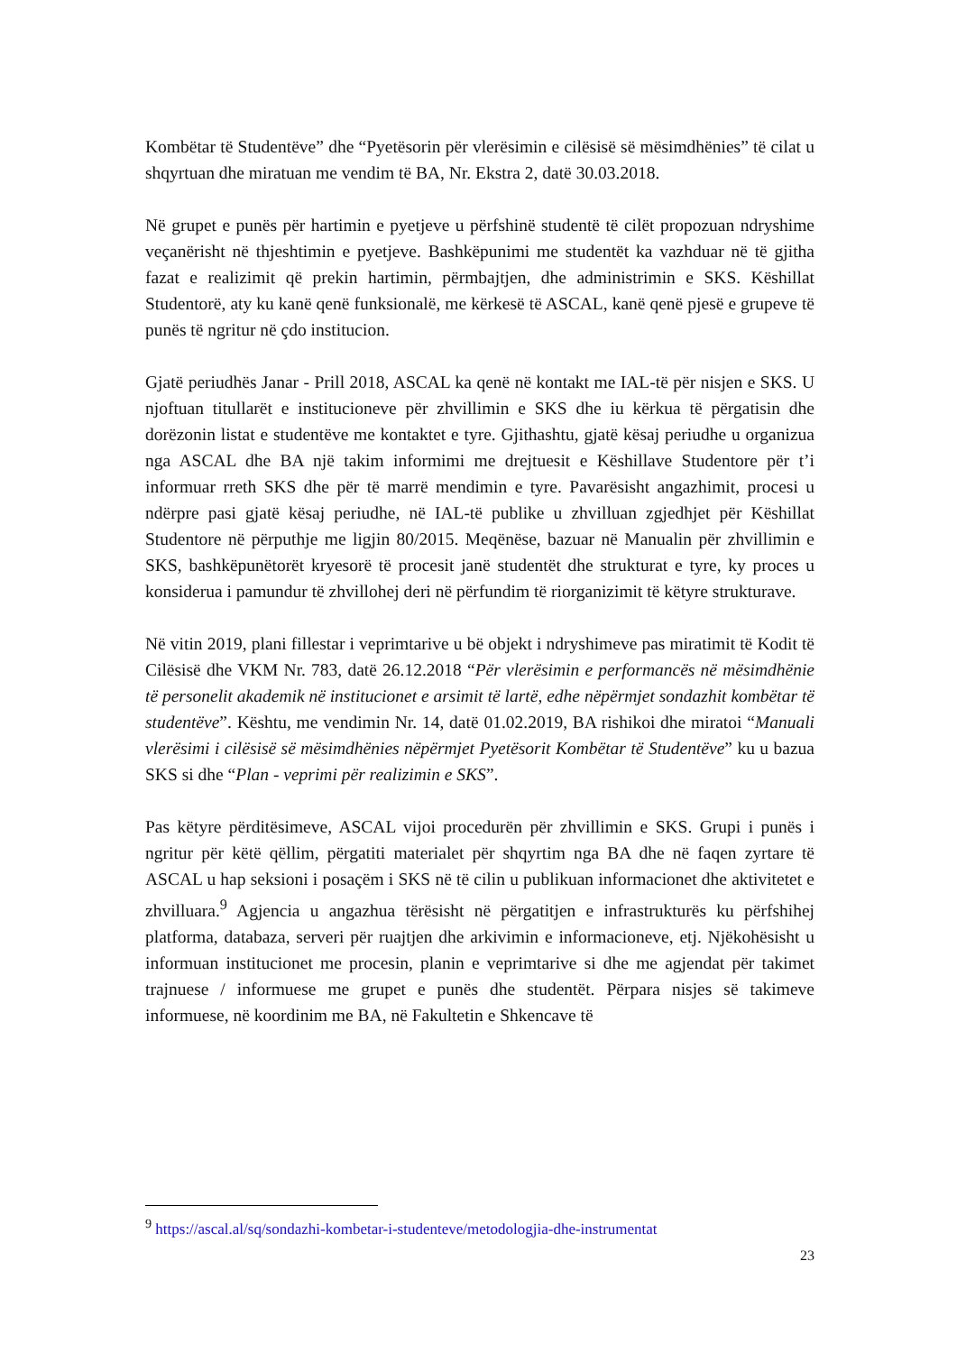Kombëtar të Studentëve” dhe “Pyetësorin për vlerësimin e cilësisë së mësimdhënies” të cilat u shqyrtuan dhe miratuan me vendim të BA, Nr. Ekstra 2, datë 30.03.2018.
Në grupet e punës për hartimin e pyetjeve u përfshinë studentë të cilët propozuan ndryshime veçanërisht në thjeshtimin e pyetjeve. Bashkëpunimi me studentët ka vazhduar në të gjitha fazat e realizimit që prekin hartimin, përmbajtjen, dhe administrimin e SKS. Këshillat Studentorë, aty ku kanë qenë funksionalë, me kërkesë të ASCAL, kanë qenë pjesë e grupeve të punës të ngritur në çdo institucion.
Gjatë periudhës Janar - Prill 2018, ASCAL ka qenë në kontakt me IAL-të për nisjen e SKS. U njoftuan titullarët e institucioneve për zhvillimin e SKS dhe iu kërkua të përgatisin dhe dorëzonin listat e studentëve me kontaktet e tyre. Gjithashtu, gjatë kësaj periudhe u organizua nga ASCAL dhe BA një takim informimi me drejtuesit e Këshillave Studentore për t’i informuar rreth SKS dhe për të marrë mendimin e tyre. Pavarësisht angazhimit, procesi u ndërpre pasi gjatë kësaj periudhe, në IAL-të publike u zhvilluan zgjedhjet për Këshillat Studentore në përputhje me ligjin 80/2015. Meqënëse, bazuar në Manualin për zhvillimin e SKS, bashkëpunëtorët kryesorë të procesit janë studentët dhe strukturat e tyre, ky proces u konsiderua i pamundur të zhvillohej deri në përfundim të riorganizimit të këtyre strukturave.
Në vitin 2019, plani fillestar i veprimtarive u bë objekt i ndryshimeve pas miratimit të Kodit të Cilësisë dhe VKM Nr. 783, datë 26.12.2018 “Për vlerësimin e performancës në mësimdhënie të personelit akademik në institucionet e arsimit të lartë, edhe nëpërmjet sondazhit kombëtar të studentëve”. Kështu, me vendimin Nr. 14, datë 01.02.2019, BA rishikoi dhe miratoi “Manuali vlerësimi i cilësisë së mësimdhënies nëpërmjet Pyetësorit Kombëtar të Studentëve” ku u bazua SKS si dhe “Plan - veprimi për realizimin e SKS”.
Pas këtyre përditësimeve, ASCAL vijoi procedurën për zhvillimin e SKS. Grupi i punës i ngritur për këtë qëllim, përgatiti materialet për shqyrtim nga BA dhe në faqen zyrtare të ASCAL u hap seksioni i posaçëm i SKS në të cilin u publikuan informacionet dhe aktivitetet e zhvilluara.<sup>9</sup> Agjencia u angazhua tërësisht në përgatitjen e infrastrukturës ku përfshihej platforma, databaza, serveri për ruajtjen dhe arkivimin e informacioneve, etj. Njëkohësisht u informuan institucionet me procesin, planin e veprimtarive si dhe me agjendat për takimet trajnuese / informuese me grupet e punës dhe studentët. Përpara nisjes së takimeve informuese, në koordinim me BA, në Fakultetin e Shkencave të
<sup>9</sup> https://ascal.al/sq/sondazhi-kombetar-i-studenteve/metodologjia-dhe-instrumentat
23